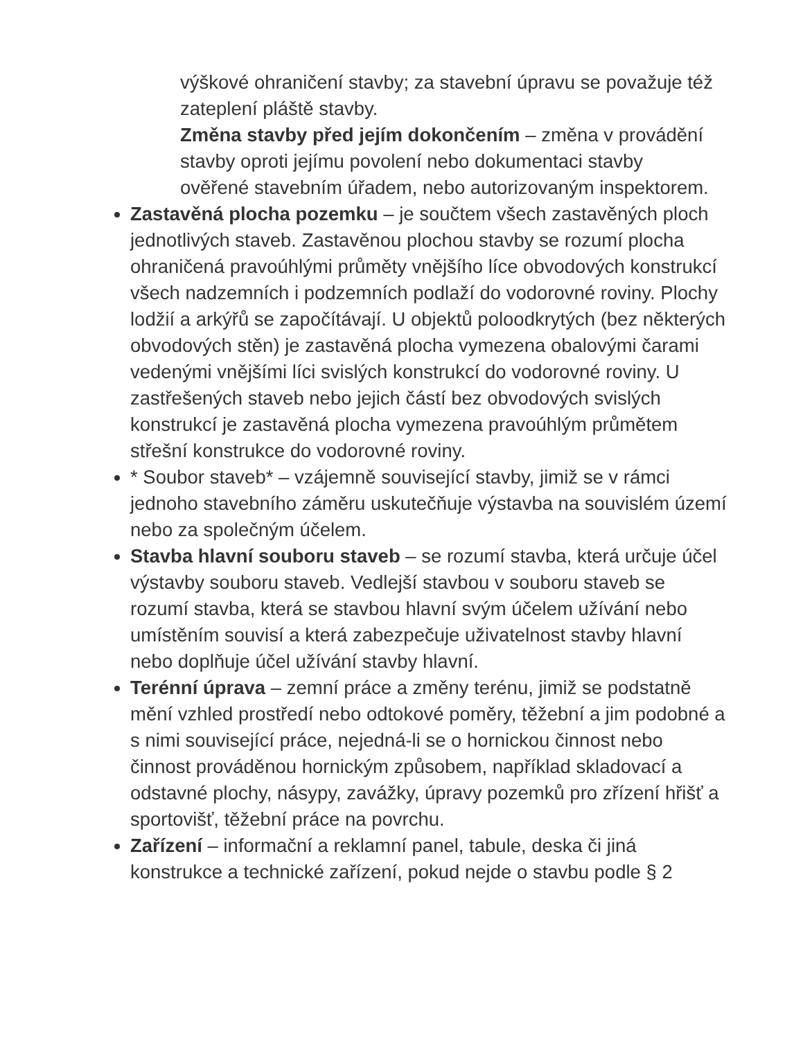výškové ohraničení stavby; za stavební úpravu se považuje též zateplení pláště stavby.
Změna stavby před jejím dokončením – změna v provádění stavby oproti jejímu povolení nebo dokumentaci stavby ověřené stavebním úřadem, nebo autorizovaným inspektorem.
Zastavěná plocha pozemku – je součtem všech zastavěných ploch jednotlivých staveb. Zastavěnou plochou stavby se rozumí plocha ohraničená pravoúhlými průměty vnějšího líce obvodových konstrukcí všech nadzemních i podzemních podlaží do vodorovné roviny. Plochy lodžií a arkýřů se započítávají. U objektů poloodkrytých (bez některých obvodových stěn) je zastavěná plocha vymezena obalovými čarami vedenými vnějšími líci svislých konstrukcí do vodorovné roviny. U zastřešených staveb nebo jejich částí bez obvodových svislých konstrukcí je zastavěná plocha vymezena pravoúhlým průmětem střešní konstrukce do vodorovné roviny.
* Soubor staveb* – vzájemně související stavby, jimiž se v rámci jednoho stavebního záměru uskutečňuje výstavba na souvislém území nebo za společným účelem.
Stavba hlavní souboru staveb – se rozumí stavba, která určuje účel výstavby souboru staveb. Vedlejší stavbou v souboru staveb se rozumí stavba, která se stavbou hlavní svým účelem užívání nebo umístěním souvisí a která zabezpečuje uživatelnost stavby hlavní nebo doplňuje účel užívání stavby hlavní.
Terénní úprava – zemní práce a změny terénu, jimiž se podstatně mění vzhled prostředí nebo odtokové poměry, těžební a jim podobné a s nimi související práce, nejedná-li se o hornickou činnost nebo činnost prováděnou hornickým způsobem, například skladovací a odstavné plochy, násypy, zavážky, úpravy pozemků pro zřízení hřišť a sportovišť, těžební práce na povrchu.
Zařízení – informační a reklamní panel, tabule, deska či jiná konstrukce a technické zařízení, pokud nejde o stavbu podle § 2